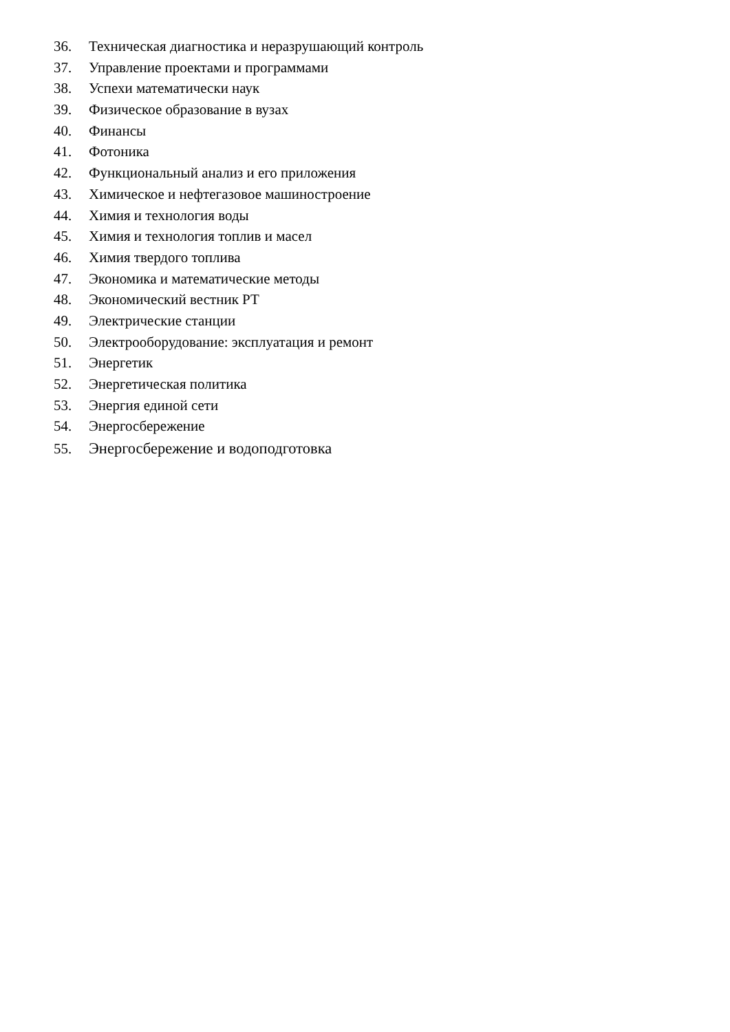36. Техническая диагностика и неразрушающий контроль
37. Управление проектами и программами
38. Успехи математически наук
39. Физическое образование в вузах
40. Финансы
41. Фотоника
42. Функциональный анализ и его приложения
43. Химическое и нефтегазовое машиностроение
44. Химия и технология воды
45. Химия и технология топлив и масел
46. Химия твердого топлива
47. Экономика и математические методы
48. Экономический вестник РТ
49. Электрические станции
50. Электрооборудование: эксплуатация и ремонт
51. Энергетик
52. Энергетическая политика
53. Энергия единой сети
54. Энергосбережение
55. Энергосбережение и водоподготовка